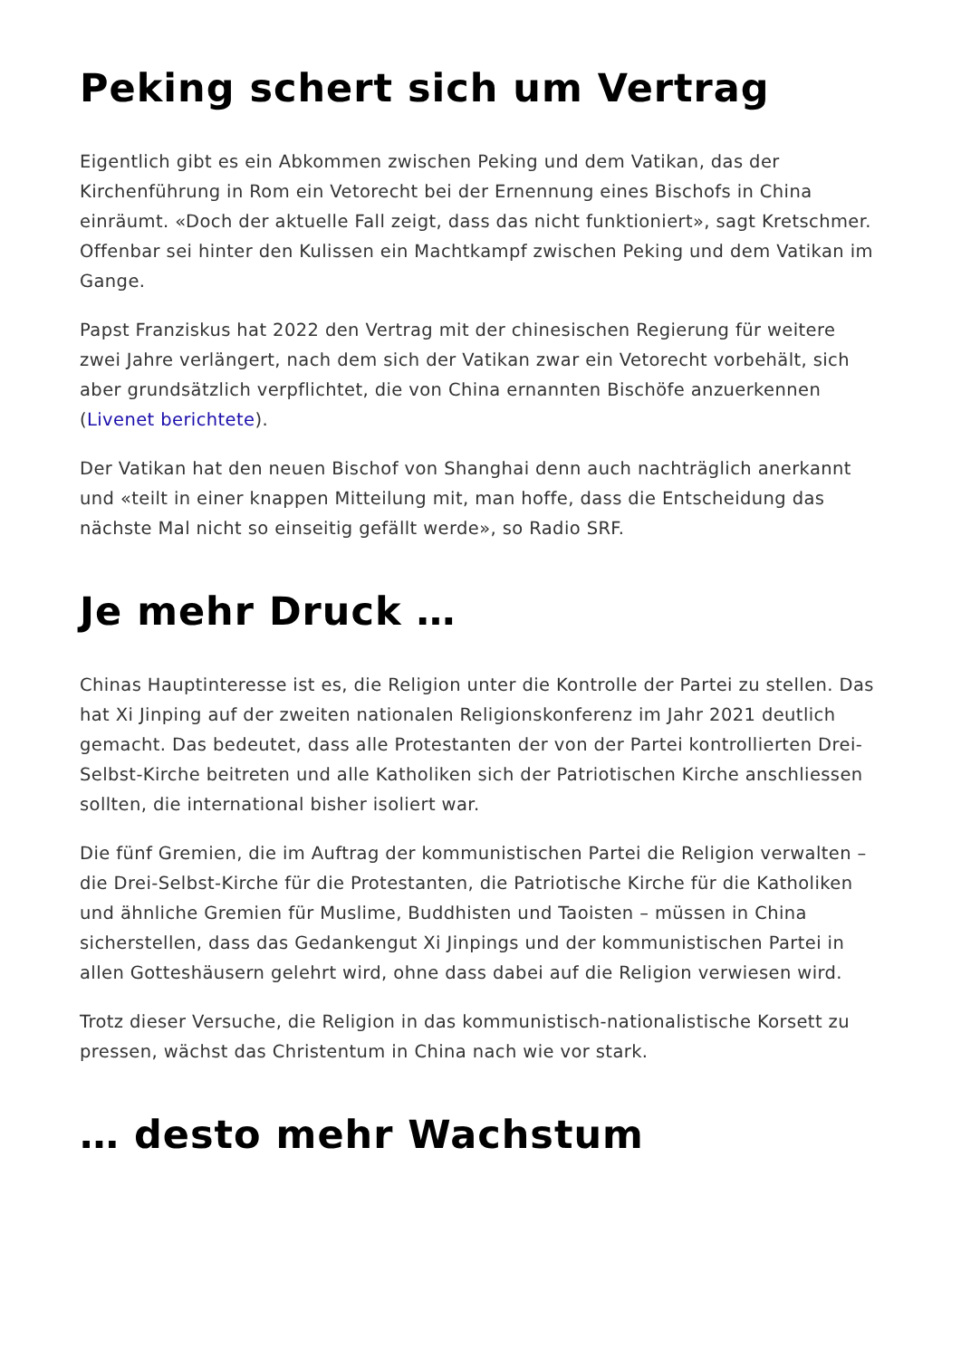Peking schert sich um Vertrag
Eigentlich gibt es ein Abkommen zwischen Peking und dem Vatikan, das der Kirchenführung in Rom ein Vetorecht bei der Ernennung eines Bischofs in China einräumt. «Doch der aktuelle Fall zeigt, dass das nicht funktioniert», sagt Kretschmer. Offenbar sei hinter den Kulissen ein Machtkampf zwischen Peking und dem Vatikan im Gange.
Papst Franziskus hat 2022 den Vertrag mit der chinesischen Regierung für weitere zwei Jahre verlängert, nach dem sich der Vatikan zwar ein Vetorecht vorbehält, sich aber grundsätzlich verpflichtet, die von China ernannten Bischöfe anzuerkennen (Livenet berichtete).
Der Vatikan hat den neuen Bischof von Shanghai denn auch nachträglich anerkannt und «teilt in einer knappen Mitteilung mit, man hoffe, dass die Entscheidung das nächste Mal nicht so einseitig gefällt werde», so Radio SRF.
Je mehr Druck …
Chinas Hauptinteresse ist es, die Religion unter die Kontrolle der Partei zu stellen. Das hat Xi Jinping auf der zweiten nationalen Religionskonferenz im Jahr 2021 deutlich gemacht. Das bedeutet, dass alle Protestanten der von der Partei kontrollierten Drei-Selbst-Kirche beitreten und alle Katholiken sich der Patriotischen Kirche anschliessen sollten, die international bisher isoliert war.
Die fünf Gremien, die im Auftrag der kommunistischen Partei die Religion verwalten – die Drei-Selbst-Kirche für die Protestanten, die Patriotische Kirche für die Katholiken und ähnliche Gremien für Muslime, Buddhisten und Taoisten – müssen in China sicherstellen, dass das Gedankengut Xi Jinpings und der kommunistischen Partei in allen Gotteshäusern gelehrt wird, ohne dass dabei auf die Religion verwiesen wird.
Trotz dieser Versuche, die Religion in das kommunistisch-nationalistische Korsett zu pressen, wächst das Christentum in China nach wie vor stark.
… desto mehr Wachstum